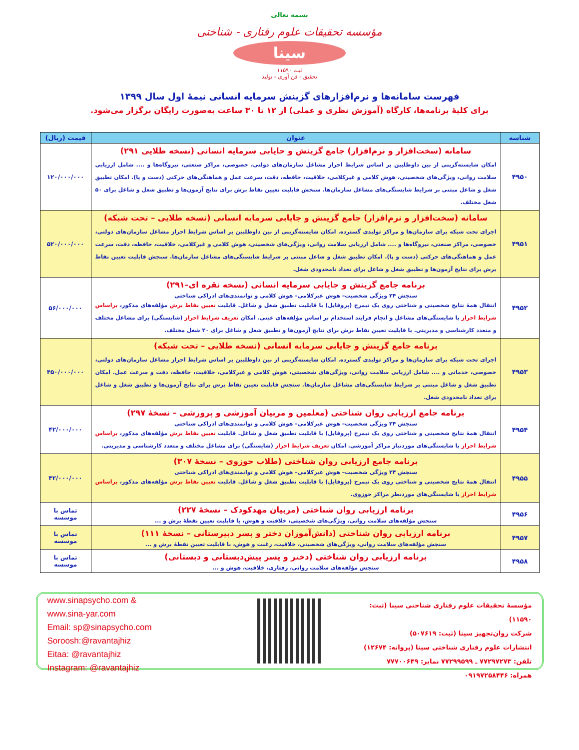بسمه تعالی
مؤسسه تحقیقات علوم رفتاری - شناختی
سینا
ثبت ۱۱۵۹۰
تحقیق - فن آوری - تولید
فهرست سامانه‌ها و نرم‌افزارهای گزینش سرمایه انسانی نیمهٔ اول سال ۱۳۹۹
برای کلیهٔ برنامه‌ها، کارگاه (آموزش نظری و عملی) از ۱۲ تا ۳۰ ساعت به‌صورت رایگان برگزار می‌شود.
| شناسه | عنوان | قیمت (ریال) |
| --- | --- | --- |
| ۴۹۵۰ | سامانه (سخت‌افزار و نرم‌افزار) جامع گزینش و جایابی سرمایه انسانی (نسخه طلایی ۲۹۱) امکان شایسته‌گزینی از بین داوطلبین بر اساس شرایط احراز مشاغل سازمان‌های دولتی، خصوصی، مراکز صنعتی، نیروگاه‌ها و .... شامل ارزیابی سلامت روانی، ویژگی‌های شخصیتی، هوش کلامی و غیرکلامی، خلاقیت، حافظه، دقت، سرعت عمل و هماهنگی‌های حرکتی (دست و پا). امکان تطبیق شغل و شاغل مبتنی بر شرایط شایستگی‌های مشاغل سازمان‌ها. سنجش قابلیت تعیین نقاط برش برای نتایج آزمون‌ها و تطبیق شغل و شاغل برای ۵۰ شغل مختلف. | ۱۲۰/۰۰۰/۰۰۰ |
| ۴۹۵۱ | سامانه (سخت‌افزار و نرم‌افزار) جامع گزینش و جایابی سرمایه انسانی (نسخه طلایی – تحت شبکه) اجرای تحت شبکه برای سازمان‌ها و مراکز تولیدی گسترده. امکان شایسته‌گزینی از بین داوطلبین بر اساس شرایط احراز مشاغل سازمان‌های دولتی، خصوصی، مراکز صنعتی، نیروگاه‌ها و .... شامل ارزیابی سلامت روانی، ویژگی‌های شخصیتی، هوش کلامی و غیرکلامی، خلاقیت، حافظه، دقت، سرعت عمل و هماهنگی‌های حرکتی (دست و پا). امکان تطبیق شغل و شاغل مبتنی بر شرایط شایستگی‌های مشاغل سازمان‌ها. سنجش قابلیت تعیین نقاط برش برای نتایج آزمون‌ها و تطبیق شغل و شاغل برای تعداد نامحدودی شغل. | ۵۲۰/۰۰۰/۰۰۰ |
| ۴۹۵۲ | برنامه جامع گزینش و جایابی سرمایه انسانی (نسخه نقره ای–۲۹۱) سنجش ۲۴ ویژگی شخصیت– هوش غیرکلامی– هوش کلامی و توانمندی‌های ادراکی شناختی انتقال همهٔ نتایج شخصیتی و شناختی روی یک نیمرخ (پروفایل) با قابلیت تطبیق شغل و شاغل. قابلیت تعیین نقاط برش مؤلفه‌های مذکور، براساس شرایط احراز با شایستگی‌های مشاغل و انجام فرایند استخدام بر اساس مؤلفه‌های عینی. امکان تعریف شرایط احراز (شایستگی) برای مشاغل مختلف و متعدد کارشناسی و مدیریتی. با قابلیت تعیین نقاط برش برای نتایج آزمون‌ها و تطبیق شغل و شاغل برای ۲۰ شغل مختلف. | ۵۶/۰۰۰/۰۰۰ |
| ۴۹۵۳ | برنامه جامع گزینش و جایابی سرمایه انسانی (نسخه طلایی – تحت شبکه) اجرای تحت شبکه برای سازمان‌ها و مراکز تولیدی گسترده. امکان شایسته‌گزینی از بین داوطلبین بر اساس شرایط احراز مشاغل سازمان‌های دولتی، خصوصی، خدماتی و .... شامل ارزیابی سلامت روانی، ویژگی‌های شخصیتی، هوش کلامی و غیرکلامی، خلاقیت، حافظه، دقت و سرعت عمل. امکان تطبیق شغل و شاغل مبتنی بر شرایط شایستگی‌های مشاغل سازمان‌ها. سنجش قابلیت تعیین نقاط برش برای نتایج آزمون‌ها و تطبیق شغل و شاغل برای تعداد نامحدودی شغل. | ۴۵۰/۰۰۰/۰۰۰ |
| ۴۹۵۴ | برنامه جامع ارزیابی روان شناختی (معلمین و مربیان آموزشی و پرورشی – نسخهٔ ۲۹۷) سنجش ۲۴ ویژگی شخصیت– هوش غیرکلامی– هوش کلامی و توانمندی‌های ادراکی شناختی انتقال همهٔ نتایج شخصیتی و شناختی روی یک نیمرخ (پروفایل) با قابلیت تطبیق شغل و شاغل. قابلیت تعیین نقاط برش مؤلفه‌های مذکور، براساس شرایط احراز با شایستگی‌های موردنیاز مراکز آموزشی. امکان تعریف شرایط احراز (شایستگی) برای مشاغل مختلف و متعدد کارشناسی و مدیریتی. | ۴۲/۰۰۰/۰۰۰ |
| ۴۹۵۵ | برنامه جامع ارزیابی روان شناختی (طلاب حوزوی – نسخهٔ ۳۰۷) سنجش ۲۴ ویژگی شخصیت– هوش غیرکلامی– هوش کلامی و توانمندی‌های ادراکی شناختی انتقال همهٔ نتایج شخصیتی و شناختی روی یک نیمرخ (پروفایل) با قابلیت تطبیق شغل و شاغل. قابلیت تعیین نقاط برش مؤلفه‌های مذکور، براساس شرایط احراز با شایستگی‌های موردنظر مراکز حوزوی. | ۴۲/۰۰۰/۰۰۰ |
| ۴۹۵۶ | برنامه ارزیابی روان شناختی (مربیان مهدکودک – نسخهٔ ۲۲۷) سنجش مؤلفه‌های سلامت روانی، ویژگی‌های شخصیتی، خلاقیت و هوش، با قابلیت تعیین نقطهٔ برش و ... | تماس با موسسه |
| ۴۹۵۷ | برنامه ارزیابی روان شناختی (دانش‌آموزان دختر و پسر دبیرستانی – نسخهٔ ۱۱۱) سنجش مؤلفه‌های سلامت روانی، ویژگی‌های شخصیتی، خلاقیت، رغبت و هوش، با قابلیت تعیین نقطهٔ برش و ... | تماس با موسسه |
| ۴۹۵۸ | برنامه ارزیابی روان شناختی (دختر و پسر پیش‌دبستانی و دبستانی) سنجش مؤلفه‌های سلامت روانی، رفتاری، خلاقیت، هوش و ... | تماس با موسسه |
مؤسسهٔ تحقیقات علوم رفتاری شناختی سینا (ثبت: ۱۱۵۹۰)
شرکت روان‌تجهیز سینا (ثبت: ۵۰۷۶۱۹)
انتشارات علوم رفتاری شناختی سینا (پروانه: ۱۲۶۷۴)
تلفن: ۷۷۲۹۷۲۷۳ ـ ۷۷۲۹۹۵۹۹ نمابر: ۷۷۷۰۰۶۴۹
همراه: ۰۹۱۹۷۲۵۸۴۴۶
www.sinapsycho.com &
www.sina-yar.com
Email: sp@sinapsycho.com
Soroosh:@ravantajhiz
Eitaa: @ravantajhiz
Instagram: @ravantajhiz